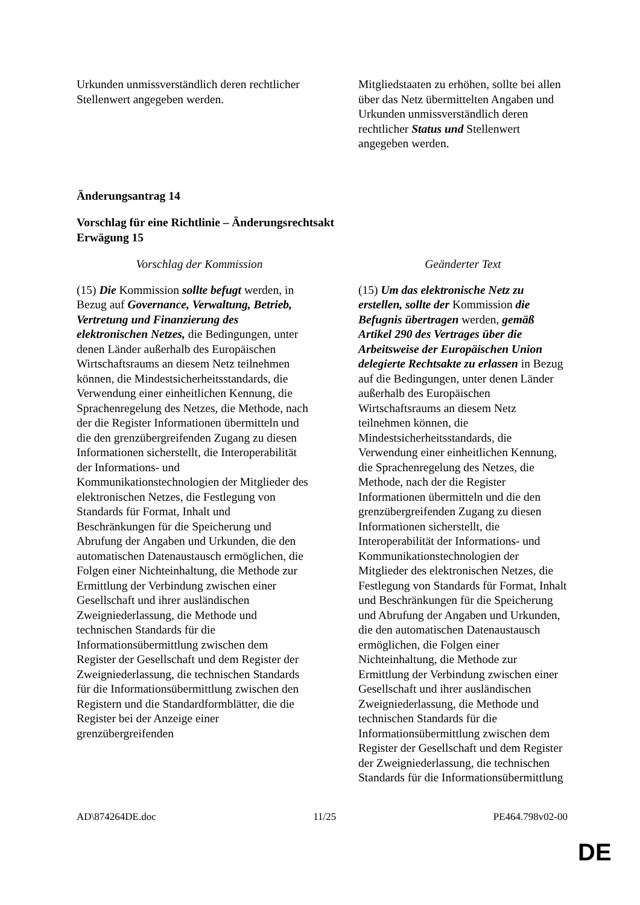| Urkunden unmissverständlich deren rechtlicher Stellenwert angegeben werden. | Mitgliedstaaten zu erhöhen, sollte bei allen über das Netz übermittelten Angaben und Urkunden unmissverständlich deren rechtlicher Status und Stellenwert angegeben werden. |
Änderungsantrag 14
Vorschlag für eine Richtlinie – Änderungsrechtsakt
Erwägung 15
| Vorschlag der Kommission | Geänderter Text |
| (15) Die Kommission sollte befugt werden, in Bezug auf Governance, Verwaltung, Betrieb, Vertretung und Finanzierung des elektronischen Netzes, die Bedingungen, unter denen Länder außerhalb des Europäischen Wirtschaftsraums an diesem Netz teilnehmen können, die Mindestsicherheitsstandards, die Verwendung einer einheitlichen Kennung, die Sprachenregelung des Netzes, die Methode, nach der die Register Informationen übermitteln und die den grenzübergreifenden Zugang zu diesen Informationen sicherstellt, die Interoperabilität der Informations- und Kommunikationstechnologien der Mitglieder des elektronischen Netzes, die Festlegung von Standards für Format, Inhalt und Beschränkungen für die Speicherung und Abrufung der Angaben und Urkunden, die den automatischen Datenaustausch ermöglichen, die Folgen einer Nichteinhaltung, die Methode zur Ermittlung der Verbindung zwischen einer Gesellschaft und ihrer ausländischen Zweigniederlassung, die Methode und technischen Standards für die Informationsübermittlung zwischen dem Register der Gesellschaft und dem Register der Zweigniederlassung, die technischen Standards für die Informationsübermittlung zwischen den Registern und die Standardformblätter, die die Register bei der Anzeige einer grenzübergreifenden | (15) Um das elektronische Netz zu erstellen, sollte der Kommission die Befugnis übertragen werden, gemäß Artikel 290 des Vertrages über die Arbeitsweise der Europäischen Union delegierte Rechtsakte zu erlassen in Bezug auf die Bedingungen, unter denen Länder außerhalb des Europäischen Wirtschaftsraums an diesem Netz teilnehmen können, die Mindestsicherheitsstandards, die Verwendung einer einheitlichen Kennung, die Sprachenregelung des Netzes, die Methode, nach der die Register Informationen übermitteln und die den grenzübergreifenden Zugang zu diesen Informationen sicherstellt, die Interoperabilität der Informations- und Kommunikationstechnologien der Mitglieder des elektronischen Netzes, die Festlegung von Standards für Format, Inhalt und Beschränkungen für die Speicherung und Abrufung der Angaben und Urkunden, die den automatischen Datenaustausch ermöglichen, die Folgen einer Nichteinhaltung, die Methode zur Ermittlung der Verbindung zwischen einer Gesellschaft und ihrer ausländischen Zweigniederlassung, die Methode und technischen Standards für die Informationsübermittlung zwischen dem Register der Gesellschaft und dem Register der Zweigniederlassung, die technischen Standards für die Informationsübermittlung |
AD\874264DE.doc 11/25 PE464.798v02-00
DE